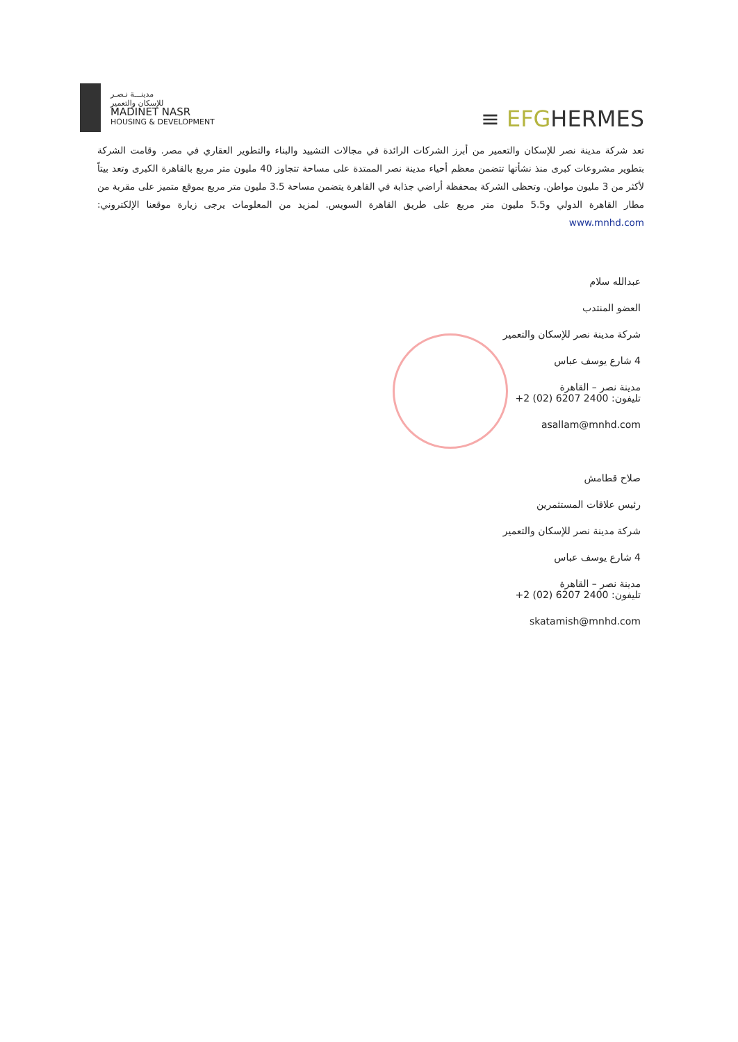مدينـــة نـصـر
للإسكان والتعمير
MADINET NASR
HOUSING & DEVELOPMENT
≡ EFGHERMES
تعد شركة مدينة نصر للإسكان والتعمير من أبرز الشركات الرائدة في مجالات التشييد والبناء والتطوير العقاري في مصر. وقامت الشركة بتطوير مشروعات كبرى منذ نشأتها تتضمن معظم أحياء مدينة نصر الممتدة على مساحة تتجاوز 40 مليون متر مربع بالقاهرة الكبرى وتعد بيتاً لأكثر من 3 مليون مواطن. وتحظى الشركة بمحفظة أراضي جذابة في القاهرة يتضمن مساحة 3.5 مليون متر مربع بموقع متميز على مقربة من مطار القاهرة الدولي و5.5 مليون متر مربع على طريق القاهرة السويس. لمزيد من المعلومات يرجى زيارة موقعنا الإلكتروني: www.mnhd.com
عبدالله سلام
العضو المنتدب
شركة مدينة نصر للإسكان والتعمير
4 شارع يوسف عباس
مدينة نصر – القاهرة
تليفون: 2400 6207 (02) 2+
asallam@mnhd.com
صلاح قطامش
رئيس علاقات المستثمرين
شركة مدينة نصر للإسكان والتعمير
4 شارع يوسف عباس
مدينة نصر – القاهرة
تليفون: 2400 6207 (02) 2+
skatamish@mnhd.com